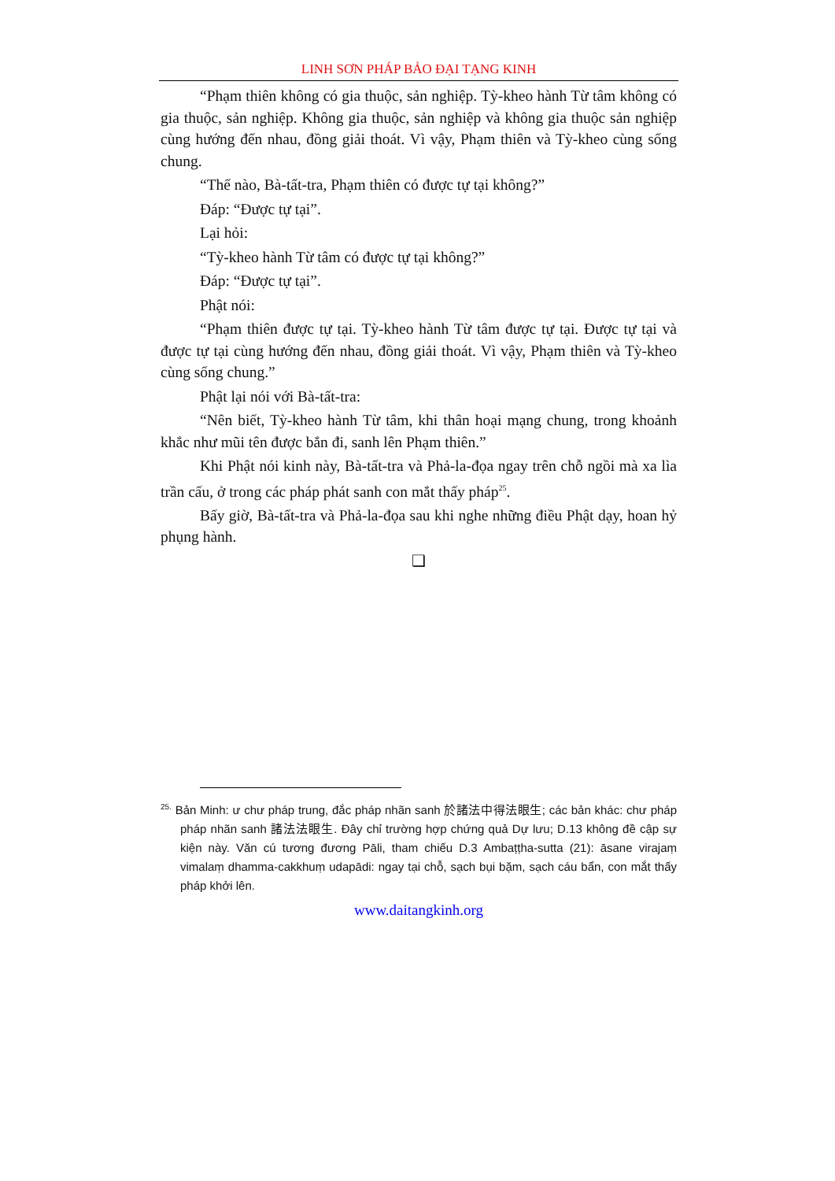LINH SƠN PHÁP BẢO ĐẠI TẠNG KINH
“Phạm thiên không có gia thuộc, sản nghiệp. Tỳ-kheo hành Từ tâm không có gia thuộc, sản nghiệp. Không gia thuộc, sản nghiệp và không gia thuộc sản nghiệp cùng hướng đến nhau, đồng giải thoát. Vì vậy, Phạm thiên và Tỳ-kheo cùng sống chung.
“Thế nào, Bà-tất-tra, Phạm thiên có được tự tại không?”
Đáp: “Được tự tại”.
Lại hỏi:
“Tỳ-kheo hành Từ tâm có được tự tại không?”
Đáp: “Được tự tại”.
Phật nói:
“Phạm thiên được tự tại. Tỳ-kheo hành Từ tâm được tự tại. Được tự tại và được tự tại cùng hướng đến nhau, đồng giải thoát. Vì vậy, Phạm thiên và Tỳ-kheo cùng sống chung.”
Phật lại nói với Bà-tất-tra:
“Nên biết, Tỳ-kheo hành Từ tâm, khi thân hoại mạng chung, trong khoảnh khắc như mũi tên được bắn đi, sanh lên Phạm thiên.”
Khi Phật nói kinh này, Bà-tất-tra và Phả-la-đọa ngay trên chỗ ngồi mà xa lìa trần cấu, ở trong các pháp phát sanh con mắt thấy pháp<sup>25</sup>.
Bấy giờ, Bà-tất-tra và Phả-la-đọa sau khi nghe những điều Phật dạy, hoan hỷ phụng hành.
❑
<sup>25.</sup> Bản Minh: ư chư pháp trung, đắc pháp nhãn sanh 於諸法中得法眼生; các bản khác: chư pháp pháp nhãn sanh 諸法法眼生. Đây chỉ trường hợp chứng quả Dự lưu; D.13 không đề cập sự kiện này. Văn cú tương đương Pāli, tham chiếu D.3 Ambaṭṭha-sutta (21): āsane virajaṃ vimalaṃ dhamma-cakkhuṃ udapādi: ngay tại chỗ, sạch bụi bặm, sạch cáu bẩn, con mắt thấy pháp khởi lên.
www.daitangkinh.org